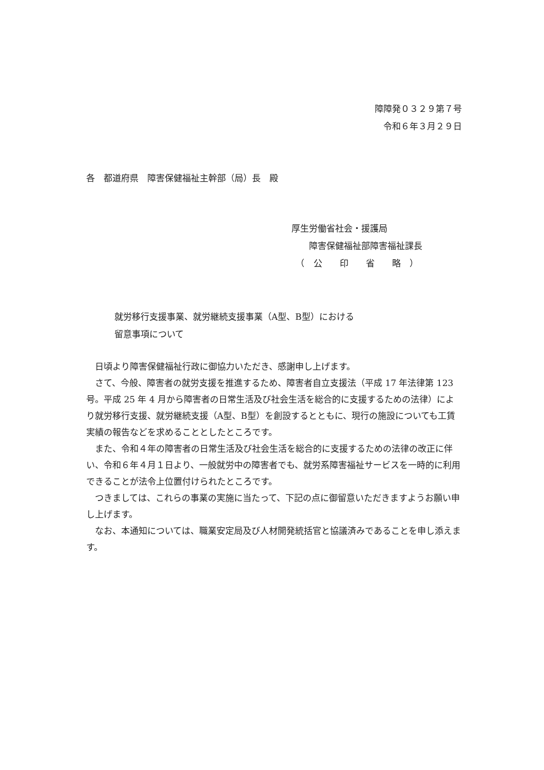障障発０３２９第７号
令和６年３月２９日
各　都道府県　障害保健福祉主幹部（局）長　殿
厚生労働省社会・援護局
　　障害保健福祉部障害福祉課長
　（　公　　印　　省　　略　）
就労移行支援事業、就労継続支援事業（A型、B型）における
留意事項について
日頃より障害保健福祉行政に御協力いただき、感謝申し上げます。
さて、今般、障害者の就労支援を推進するため、障害者自立支援法（平成 17 年法律第 123 号。平成 25 年 4 月から障害者の日常生活及び社会生活を総合的に支援するための法律）により就労移行支援、就労継続支援（A型、B型）を創設するとともに、現行の施設についても工賃実績の報告などを求めることとしたところです。
また、令和４年の障害者の日常生活及び社会生活を総合的に支援するための法律の改正に伴い、令和６年４月１日より、一般就労中の障害者でも、就労系障害福祉サービスを一時的に利用できることが法令上位置付けられたところです。
つきましては、これらの事業の実施に当たって、下記の点に御留意いただきますようお願い申し上げます。
なお、本通知については、職業安定局及び人材開発統括官と協議済みであることを申し添えます。